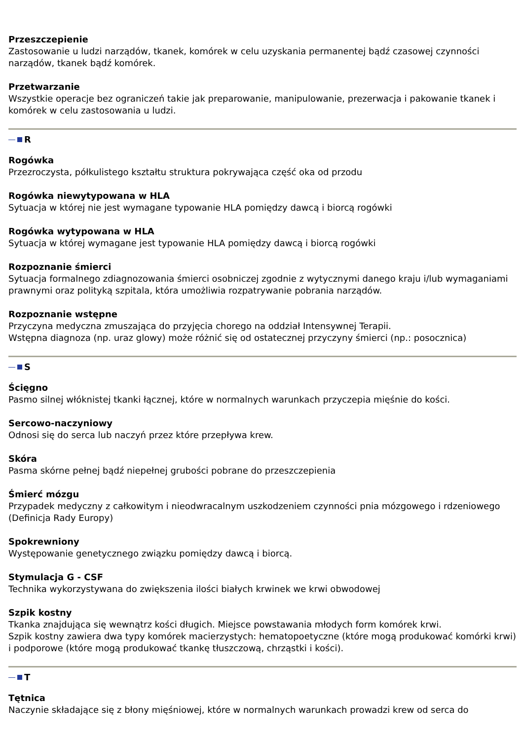Przeszczepienie
Zastosowanie u ludzi narządów, tkanek, komórek w celu uzyskania permanentej bądź czasowej czynności narządów, tkanek bądź komórek.
Przetwarzanie
Wszystkie operacje bez ograniczeń takie jak preparowanie, manipulowanie, prezerwacja i pakowanie tkanek i komórek w celu zastosowania u ludzi.
R
Rogówka
Przezroczysta, półkulistego kształtu struktura pokrywająca część oka od przodu
Rogówka niewytypowana w HLA
Sytuacja w której nie jest wymagane typowanie HLA pomiędzy dawcą i biorcą rogówki
Rogówka wytypowana w HLA
Sytuacja w której wymagane jest typowanie HLA pomiędzy dawcą i biorcą rogówki
Rozpoznanie śmierci
Sytuacja formalnego zdiagnozowania śmierci osobniczej zgodnie z wytycznymi danego kraju i/lub wymaganiami prawnymi oraz polityką szpitala, która umożliwia rozpatrywanie pobrania narządów.
Rozpoznanie wstępne
Przyczyna medyczna zmuszająca do przyjęcia chorego na oddział Intensywnej Terapii.
Wstępna diagnoza (np. uraz glowy) może różnić się od ostatecznej przyczyny śmierci (np.: posocznica)
S
Ścięgno
Pasmo silnej włóknistej tkanki łącznej, które w normalnych warunkach przyczepia mięśnie do kości.
Sercowo-naczyniowy
Odnosi się do serca lub naczyń przez które przepływa krew.
Skóra
Pasma skórne pełnej bądź niepełnej grubości pobrane do przeszczepienia
Śmierć mózgu
Przypadek medyczny z całkowitym i nieodwracalnym uszkodzeniem czynności pnia mózgowego i rdzeniowego (Definicja Rady Europy)
Spokrewniony
Występowanie genetycznego związku pomiędzy dawcą i biorcą.
Stymulacja G - CSF
Technika wykorzystywana do zwiększenia ilości białych krwinek we krwi obwodowej
Szpik kostny
Tkanka znajdująca się wewnątrz kości długich. Miejsce powstawania młodych form komórek krwi.
Szpik kostny zawiera dwa typy komórek macierzystych: hematopoetyczne (które mogą produkować komórki krwi) i podporowe (które mogą produkować tkankę tłuszczową, chrząstki i kości).
T
Tętnica
Naczynie składające się z błony mięśniowej, które w normalnych warunkach prowadzi krew od serca do